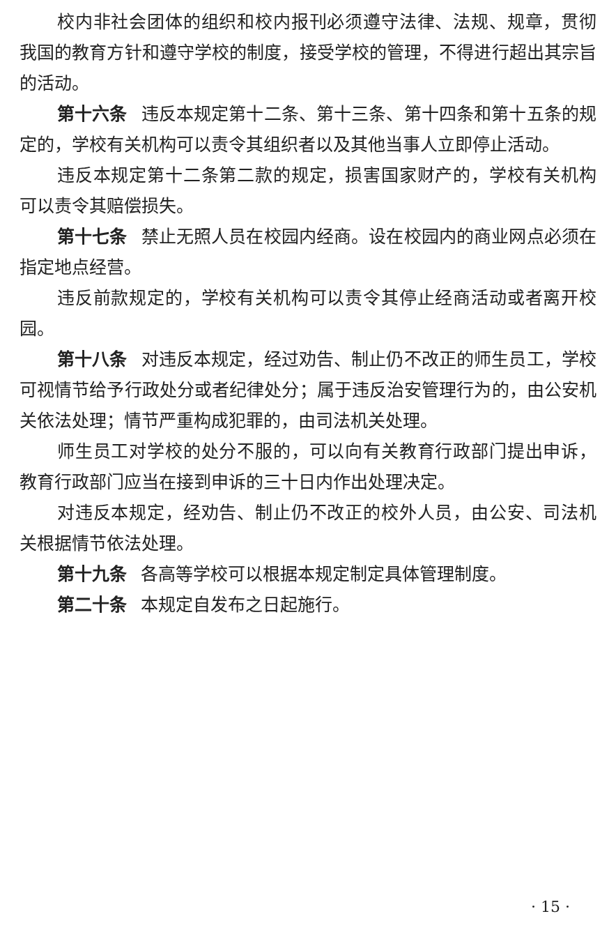校内非社会团体的组织和校内报刊必须遵守法律、法规、规章，贯彻我国的教育方针和遵守学校的制度，接受学校的管理，不得进行超出其宗旨的活动。
第十六条 违反本规定第十二条、第十三条、第十四条和第十五条的规定的，学校有关机构可以责令其组织者以及其他当事人立即停止活动。
违反本规定第十二条第二款的规定，损害国家财产的，学校有关机构可以责令其赔偿损失。
第十七条 禁止无照人员在校园内经商。设在校园内的商业网点必须在指定地点经营。
违反前款规定的，学校有关机构可以责令其停止经商活动或者离开校园。
第十八条 对违反本规定，经过劝告、制止仍不改正的师生员工，学校可视情节给予行政处分或者纪律处分；属于违反治安管理行为的，由公安机关依法处理；情节严重构成犯罪的，由司法机关处理。
师生员工对学校的处分不服的，可以向有关教育行政部门提出申诉，教育行政部门应当在接到申诉的三十日内作出处理决定。
对违反本规定，经劝告、制止仍不改正的校外人员，由公安、司法机关根据情节依法处理。
第十九条 各高等学校可以根据本规定制定具体管理制度。
第二十条 本规定自发布之日起施行。
· 15 ·